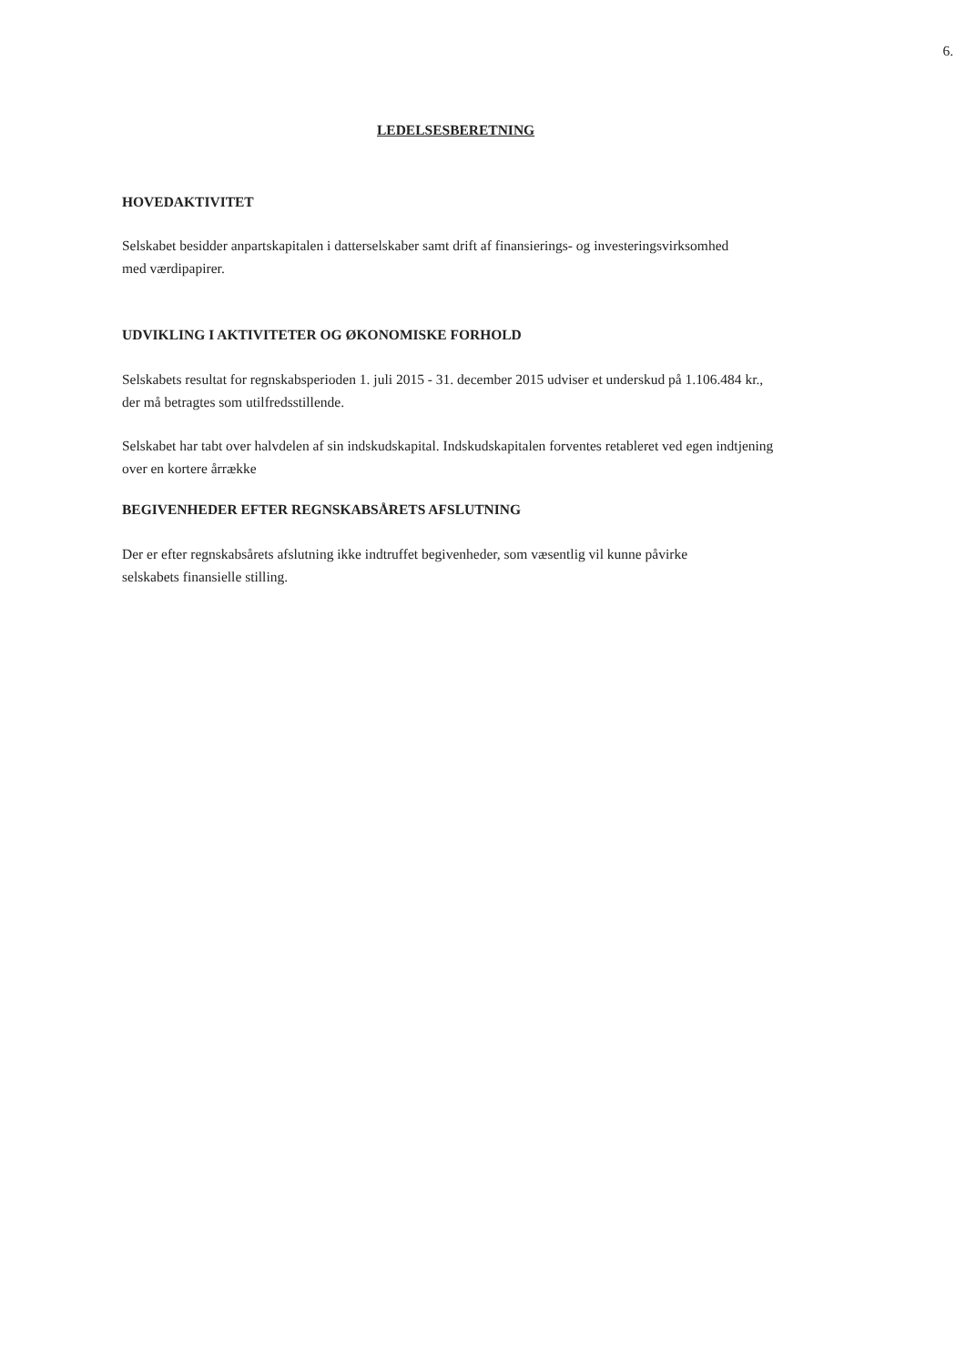6.
LEDELSESBERETNING
HOVEDAKTIVITET
Selskabet besidder anpartskapitalen i datterselskaber samt drift af finansierings- og investeringsvirksomhed
med værdipapirer.
UDVIKLING I AKTIVITETER OG ØKONOMISKE FORHOLD
Selskabets resultat for regnskabsperioden 1. juli 2015 - 31. december 2015 udviser et underskud på 1.106.484 kr.,
der må betragtes som utilfredsstillende.
Selskabet har tabt over halvdelen af sin indskudskapital. Indskudskapitalen forventes retableret ved egen indtjening
over en kortere årrække
BEGIVENHEDER EFTER REGNSKABSÅRETS AFSLUTNING
Der er efter regnskabsårets afslutning ikke indtruffet begivenheder, som væsentlig vil kunne påvirke
selskabets finansielle stilling.